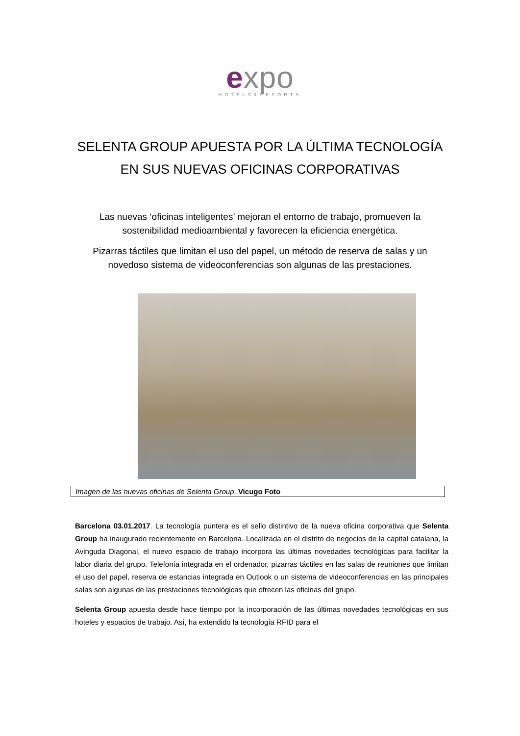expo
HOTELS&RESORTS
SELENTA GROUP APUESTA POR LA ÚLTIMA TECNOLOGÍA EN SUS NUEVAS OFICINAS CORPORATIVAS
Las nuevas ‘oficinas inteligentes’ mejoran el entorno de trabajo, promueven la sostenibilidad medioambiental y favorecen la eficiencia energética.
Pizarras táctiles que limitan el uso del papel, un método de reserva de salas y un novedoso sistema de videoconferencias son algunas de las prestaciones.
Imagen de las nuevas oficinas de Selenta Group. Vicugo Foto
Barcelona 03.01.2017. La tecnología puntera es el sello distintivo de la nueva oficina corporativa que Selenta Group ha inaugurado recientemente en Barcelona. Localizada en el distrito de negocios de la capital catalana, la Avinguda Diagonal, el nuevo espacio de trabajo incorpora las últimas novedades tecnológicas para facilitar la labor diaria del grupo. Telefonía integrada en el ordenador, pizarras táctiles en las salas de reuniones que limitan el uso del papel, reserva de estancias integrada en Outlook o un sistema de videoconferencias en las principales salas son algunas de las prestaciones tecnológicas que ofrecen las oficinas del grupo.
Selenta Group apuesta desde hace tiempo por la incorporación de las últimas novedades tecnológicas en sus hoteles y espacios de trabajo. Así, ha extendido la tecnología RFID para el